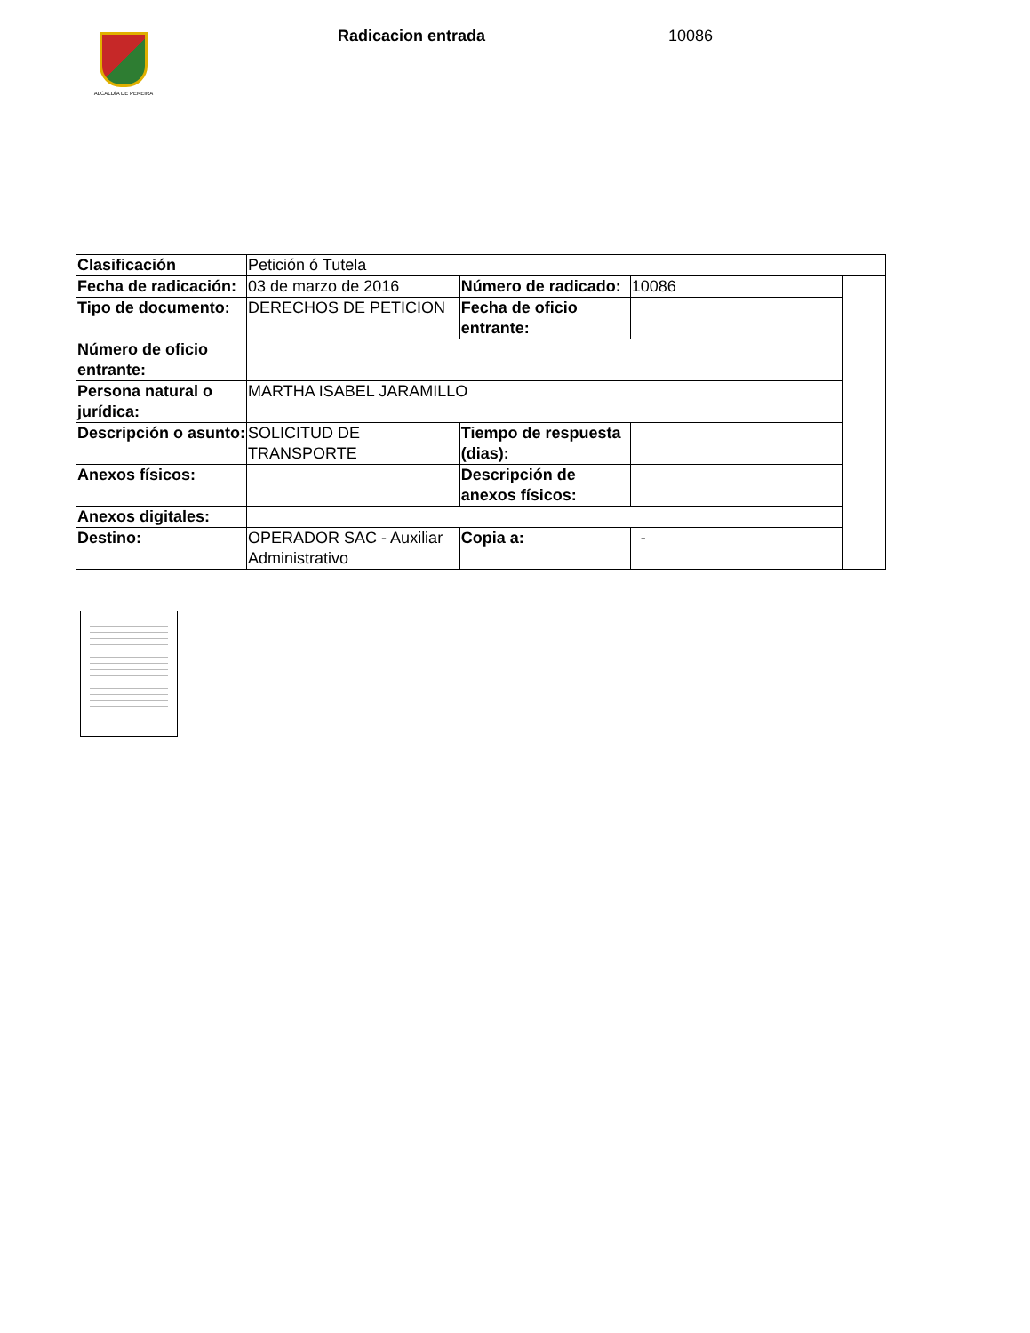ALCALDÍA DE PEREIRA
Radicacion entrada 10086
| Clasificación | Petición ó Tutela | | | |
| Fecha de radicación: | 03 de marzo de 2016 | Número de radicado: | 10086 | |
| Tipo de documento: | DERECHOS DE PETICION | Fecha de oficio entrante: | | |
| Número de oficio entrante: | | | | |
| Persona natural o jurídica: | MARTHA ISABEL JARAMILLO | | | |
| Descripción o asunto: | SOLICITUD DE TRANSPORTE | Tiempo de respuesta (dias): | | |
| Anexos físicos: | | Descripción de anexos físicos: | | |
| Anexos digitales: | | | | |
| Destino: | OPERADOR SAC - Auxiliar Administrativo | Copia a: | - | |